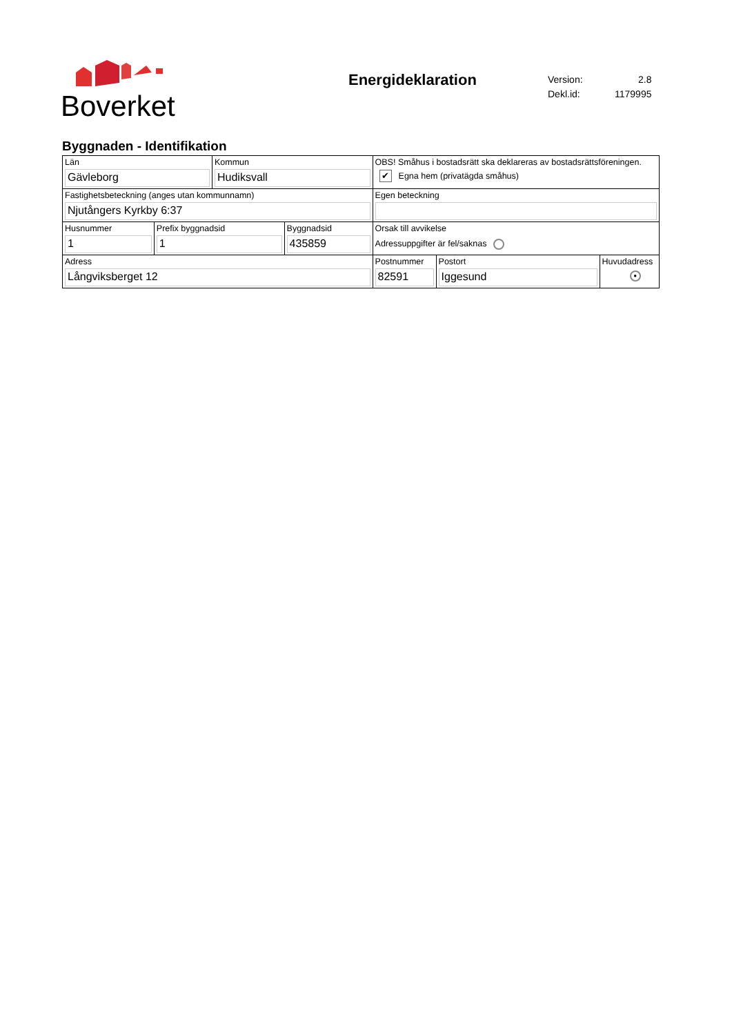Boverket
Energideklaration
| Version: | 2.8 |
| Dekl.id: | 1179995 |
Byggnaden - Identifikation
| Län Gävleborg | Kommun Hudiksvall | OBS! Småhus i bostadsrätt ska deklareras av bostadsrättsföreningen. ✔ Egna hem (privatägda småhus) | | |
| Fastighetsbeteckning (anges utan kommunnamn) Njutångers Kyrkby 6:37 | | Egen beteckning | | |
| / Husnummer 1 / Prefix byggnadsid 1 / Byggnadsid 435859 / | | Orsak till avvikelse Adressuppgifter är fel/saknas | | |
| Adress Långviksberget 12 | | Postnummer 82591 | Postort Iggesund | Huvudadress ● |